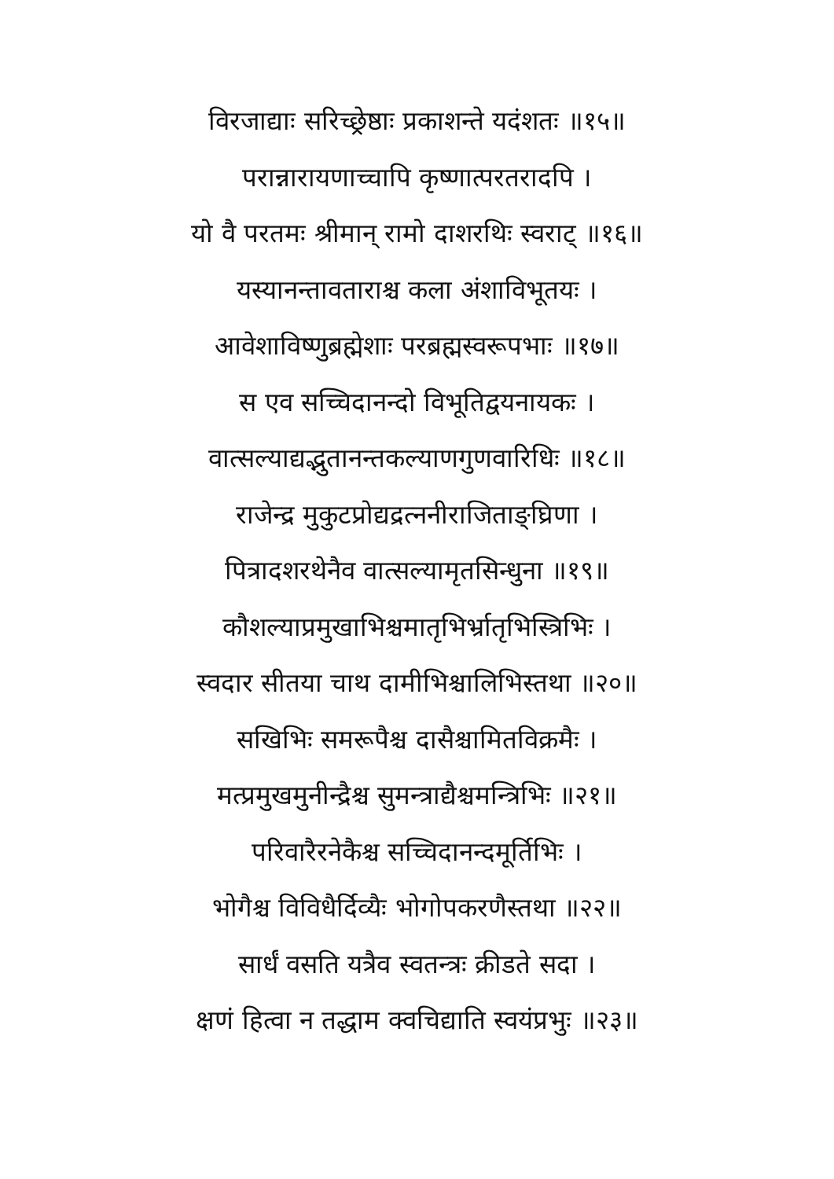विरजाद्याः सरिच्छ्रेष्ठाः प्रकाशन्ते यदंशतः ॥१५॥
परान्नारायणाच्चापि कृष्णात्परतरादपि ।
यो वै परतमः श्रीमान् रामो दाशरथिः स्वराट् ॥१६॥
यस्यानन्तावताराश्च कला अंशाविभूतयः ।
आवेशाविष्णुब्रह्मेशाः परब्रह्मस्वरूपभाः ॥१७॥
स एव सच्चिदानन्दो विभूतिद्वयनायकः ।
वात्सल्याद्यद्भुतानन्तकल्याणगुणवारिधिः ॥१८॥
राजेन्द्र मुकुटप्रोद्यद्रत्ननीराजिताङ्घ्रिणा ।
पित्रादशरथेनैव वात्सल्यामृतसिन्धुना ॥१९॥
कौशल्याप्रमुखाभिश्चमातृभिर्भ्रातृभिस्त्रिभिः ।
स्वदार सीतया चाथ दामीभिश्चालिभिस्तथा ॥२०॥
सखिभिः समरूपैश्च दासैश्चामितविक्रमैः ।
मत्प्रमुखमुनीन्द्रैश्च सुमन्त्राद्यैश्चमन्त्रिभिः ॥२१॥
परिवारैरनेकैश्च सच्चिदानन्दमूर्तिभिः ।
भोगैश्च विविधैर्दिव्यैः भोगोपकरणैस्तथा ॥२२॥
सार्धं वसति यत्रैव स्वतन्त्रः क्रीडते सदा ।
क्षणं हित्वा न तद्धाम क्वचिद्याति स्वयंप्रभुः ॥२३॥